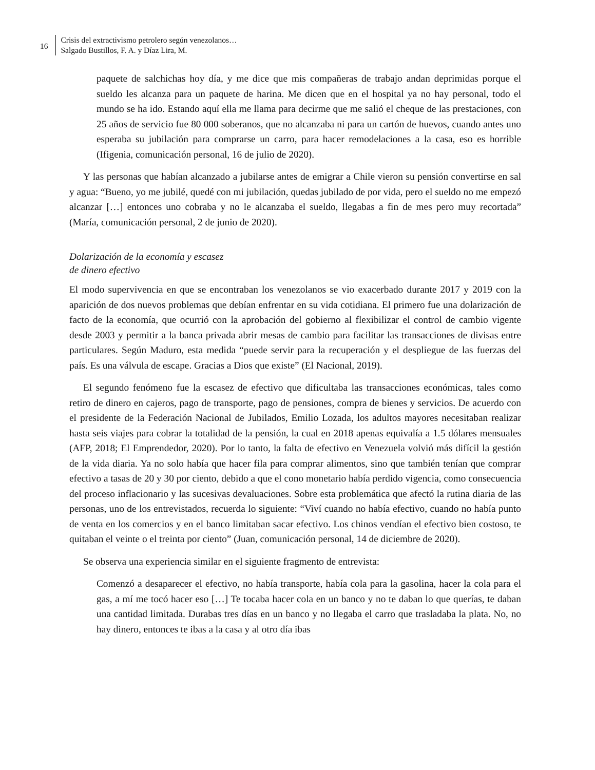16
Crisis del extractivismo petrolero según venezolanos…
Salgado Bustillos, F. A. y Díaz Lira, M.
paquete de salchichas hoy día, y me dice que mis compañeras de trabajo andan deprimidas porque el sueldo les alcanza para un paquete de harina. Me dicen que en el hospital ya no hay personal, todo el mundo se ha ido. Estando aquí ella me llama para decirme que me salió el cheque de las prestaciones, con 25 años de servicio fue 80 000 soberanos, que no alcanzaba ni para un cartón de huevos, cuando antes uno esperaba su jubilación para comprarse un carro, para hacer remodelaciones a la casa, eso es horrible (Ifigenia, comunicación personal, 16 de julio de 2020).
Y las personas que habían alcanzado a jubilarse antes de emigrar a Chile vieron su pensión convertirse en sal y agua: “Bueno, yo me jubilé, quedé con mi jubilación, quedas jubilado de por vida, pero el sueldo no me empezó alcanzar […] entonces uno cobraba y no le alcanzaba el sueldo, llegabas a fin de mes pero muy recortada” (María, comunicación personal, 2 de junio de 2020).
Dolarización de la economía y escasez
de dinero efectivo
El modo supervivencia en que se encontraban los venezolanos se vio exacerbado durante 2017 y 2019 con la aparición de dos nuevos problemas que debían enfrentar en su vida cotidiana. El primero fue una dolarización de facto de la economía, que ocurrió con la aprobación del gobierno al flexibilizar el control de cambio vigente desde 2003 y permitir a la banca privada abrir mesas de cambio para facilitar las transacciones de divisas entre particulares. Según Maduro, esta medida “puede servir para la recuperación y el despliegue de las fuerzas del país. Es una válvula de escape. Gracias a Dios que existe” (El Nacional, 2019).
El segundo fenómeno fue la escasez de efectivo que dificultaba las transacciones económicas, tales como retiro de dinero en cajeros, pago de transporte, pago de pensiones, compra de bienes y servicios. De acuerdo con el presidente de la Federación Nacional de Jubilados, Emilio Lozada, los adultos mayores necesitaban realizar hasta seis viajes para cobrar la totalidad de la pensión, la cual en 2018 apenas equivalía a 1.5 dólares mensuales (AFP, 2018; El Emprendedor, 2020). Por lo tanto, la falta de efectivo en Venezuela volvió más difícil la gestión de la vida diaria. Ya no solo había que hacer fila para comprar alimentos, sino que también tenían que comprar efectivo a tasas de 20 y 30 por ciento, debido a que el cono monetario había perdido vigencia, como consecuencia del proceso inflacionario y las sucesivas devaluaciones. Sobre esta problemática que afectó la rutina diaria de las personas, uno de los entrevistados, recuerda lo siguiente: “Viví cuando no había efectivo, cuando no había punto de venta en los comercios y en el banco limitaban sacar efectivo. Los chinos vendían el efectivo bien costoso, te quitaban el veinte o el treinta por ciento” (Juan, comunicación personal, 14 de diciembre de 2020).
Se observa una experiencia similar en el siguiente fragmento de entrevista:
Comenzó a desaparecer el efectivo, no había transporte, había cola para la gasolina, hacer la cola para el gas, a mí me tocó hacer eso […] Te tocaba hacer cola en un banco y no te daban lo que querías, te daban una cantidad limitada. Durabas tres días en un banco y no llegaba el carro que trasladaba la plata. No, no hay dinero, entonces te ibas a la casa y al otro día ibas